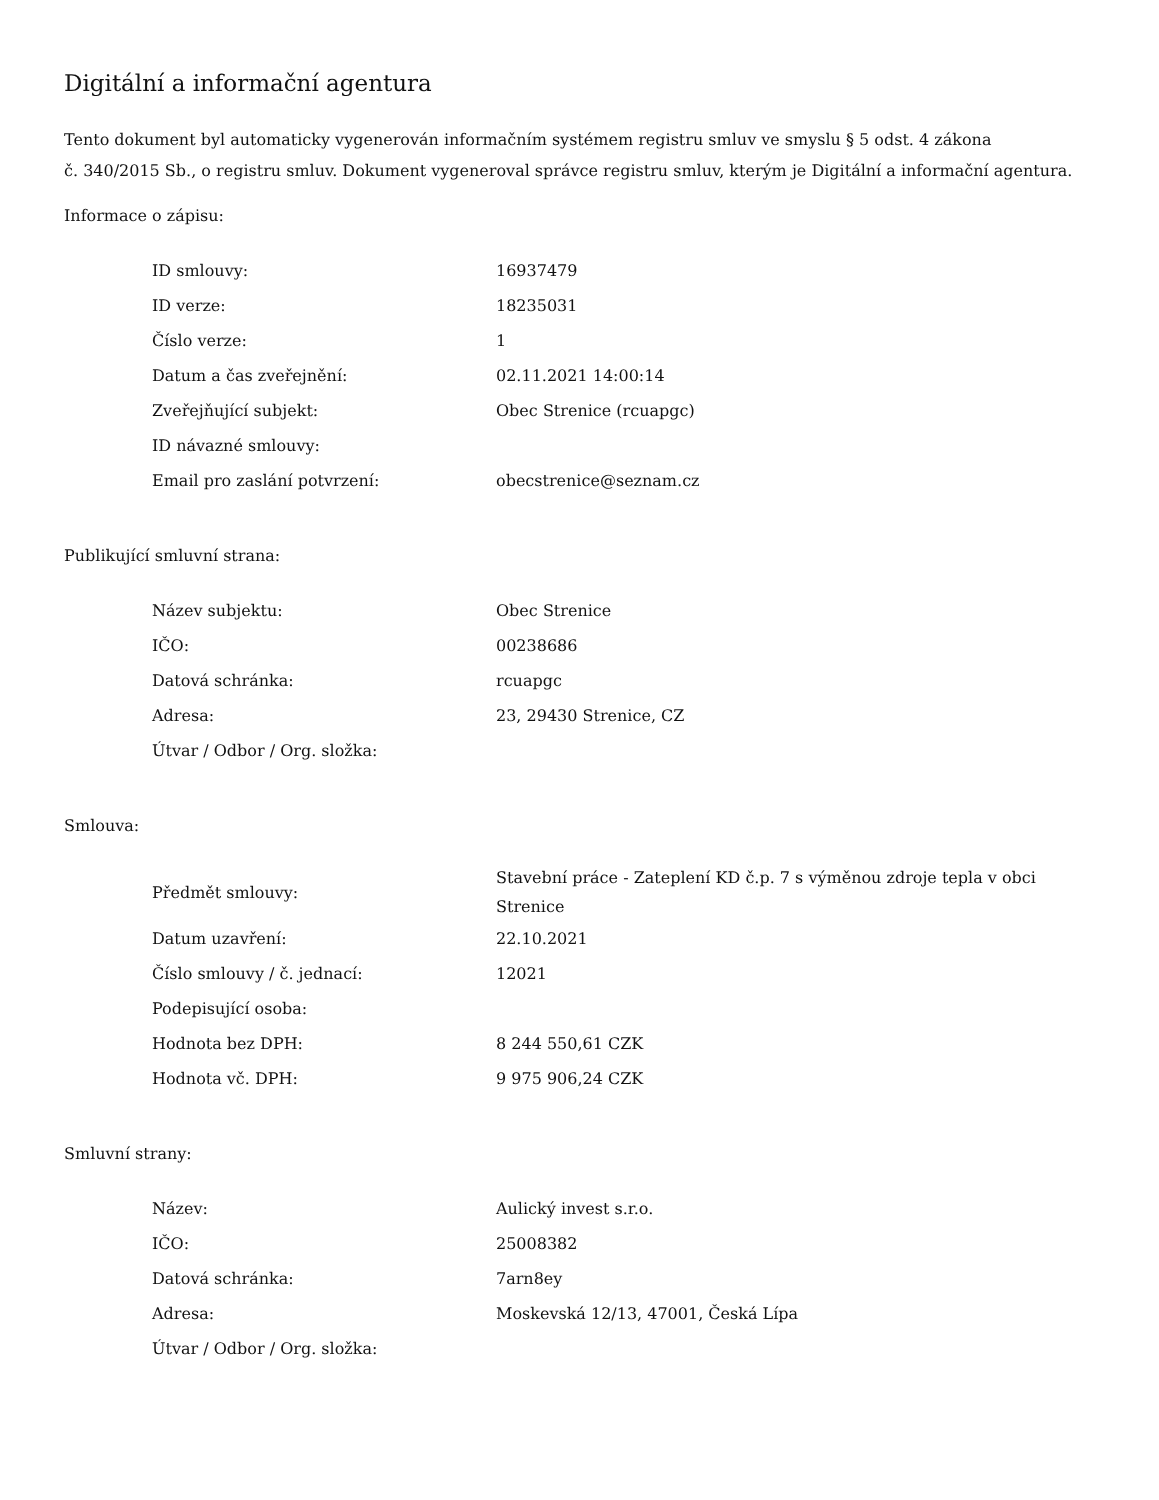Digitální a informační agentura
Tento dokument byl automaticky vygenerován informačním systémem registru smluv ve smyslu § 5 odst. 4 zákona
č. 340/2015 Sb., o registru smluv. Dokument vygeneroval správce registru smluv, kterým je Digitální a informační agentura.
Informace o zápisu:
| ID smlouvy: | 16937479 |
| ID verze: | 18235031 |
| Číslo verze: | 1 |
| Datum a čas zveřejnění: | 02.11.2021 14:00:14 |
| Zveřejňující subjekt: | Obec Strenice (rcuapgc) |
| ID návazné smlouvy: | |
| Email pro zaslání potvrzení: | obecstrenice@seznam.cz |
Publikující smluvní strana:
| Název subjektu: | Obec Strenice |
| IČO: | 00238686 |
| Datová schránka: | rcuapgc |
| Adresa: | 23, 29430 Strenice, CZ |
| Útvar / Odbor / Org. složka: | |
Smlouva:
| Předmět smlouvy: | Stavební práce - Zateplení KD č.p. 7 s výměnou zdroje tepla v obci Strenice |
| Datum uzavření: | 22.10.2021 |
| Číslo smlouvy / č. jednací: | 12021 |
| Podepisující osoba: | |
| Hodnota bez DPH: | 8 244 550,61 CZK |
| Hodnota vč. DPH: | 9 975 906,24 CZK |
Smluvní strany:
| Název: | Aulický invest s.r.o. |
| IČO: | 25008382 |
| Datová schránka: | 7arn8ey |
| Adresa: | Moskevská 12/13, 47001, Česká Lípa |
| Útvar / Odbor / Org. složka: | |